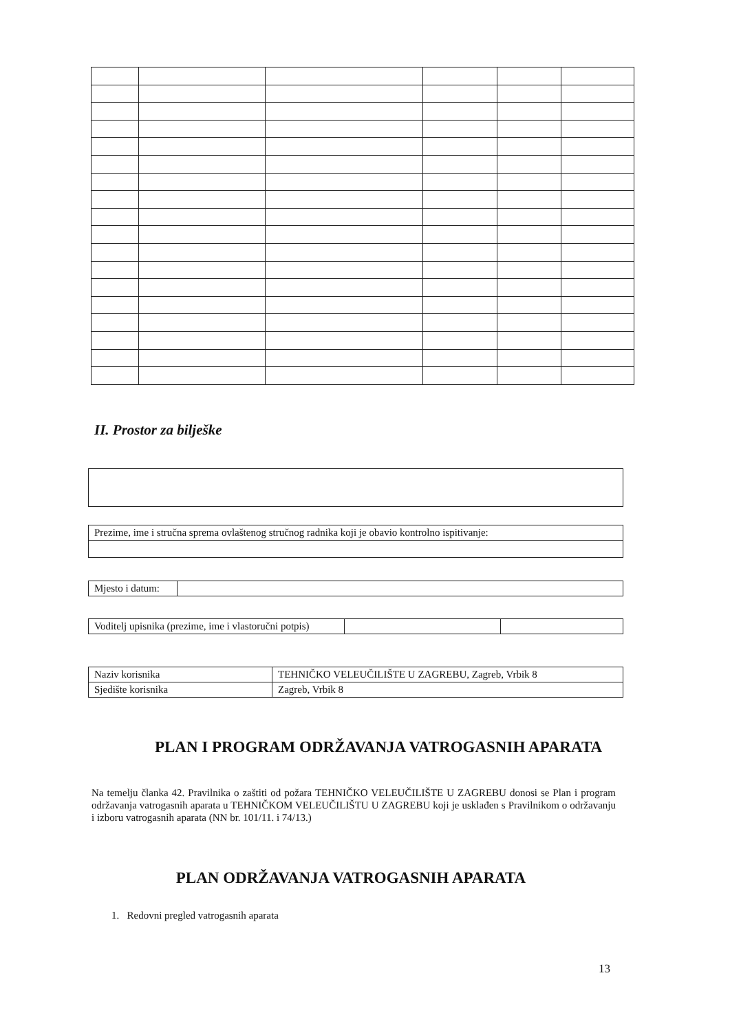II. Prostor za bilješke
| Prezime, ime i stručna sprema ovlaštenog stručnog radnika koji je obavio kontrolno ispitivanje: |
| Mjesto i datum: | |
| Voditelj upisnika (prezime, ime i vlastoručni potpis) | | |
| Naziv korisnika | TEHNIČKO VELEUČILIŠTE U ZAGREBU, Zagreb, Vrbik 8 |
| Sjedište korisnika | Zagreb, Vrbik 8 |
PLAN I PROGRAM ODRŽAVANJA VATROGASNIH APARATA
Na temelju članka 42. Pravilnika o zaštiti od požara TEHNIČKO VELEUČILIŠTE U ZAGREBU donosi se Plan i program održavanja vatrogasnih aparata u TEHNIČKOM VELEUČILIŠTU U ZAGREBU koji je usklađen s Pravilnikom o održavanju i izboru vatrogasnih aparata (NN br. 101/11. i 74/13.)
PLAN ODRŽAVANJA VATROGASNIH APARATA
1. Redovni pregled vatrogasnih aparata
13